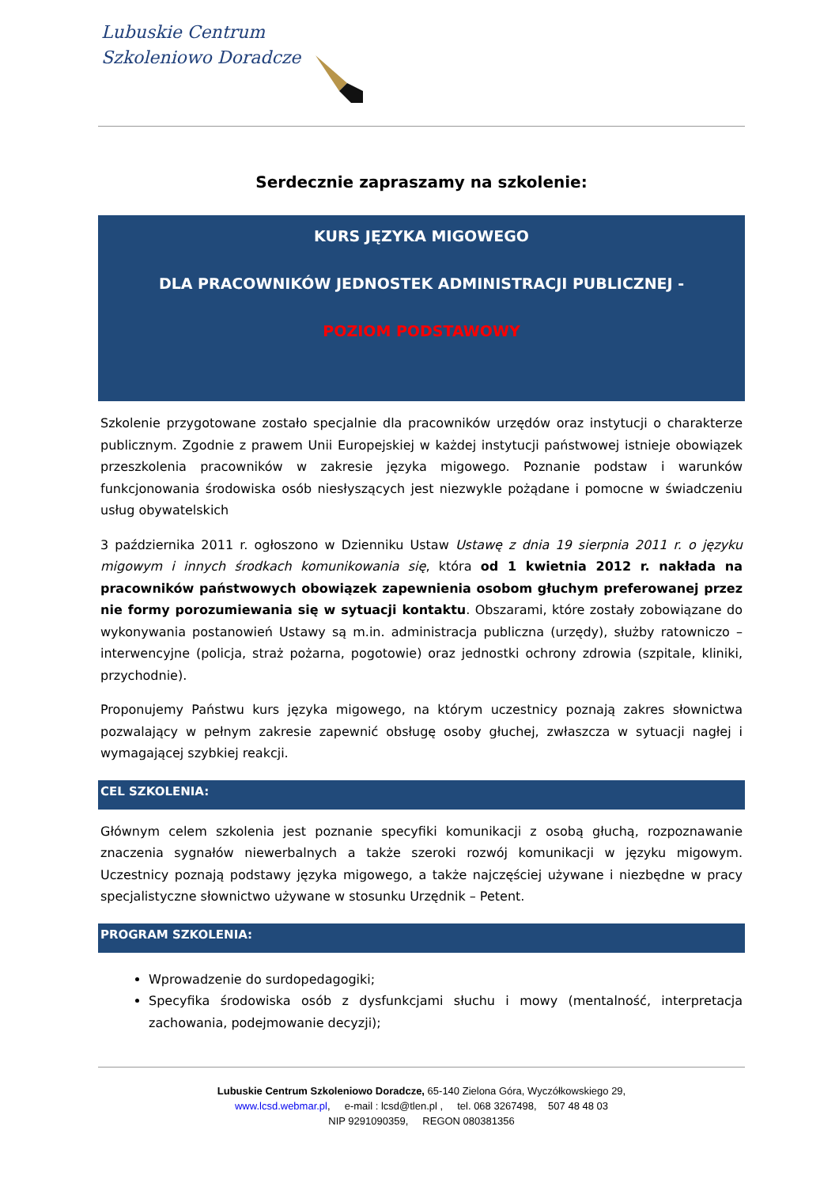Lubuskie Centrum
Szkoleniowo Doradcze
Serdecznie zapraszamy na szkolenie:
KURS JĘZYKA MIGOWEGO
DLA PRACOWNIKÓW JEDNOSTEK ADMINISTRACJI PUBLICZNEJ -
POZIOM PODSTAWOWY
Szkolenie przygotowane zostało specjalnie dla pracowników urzędów oraz instytucji o charakterze publicznym. Zgodnie z prawem Unii Europejskiej w każdej instytucji państwowej istnieje obowiązek przeszkolenia pracowników w zakresie języka migowego. Poznanie podstaw i warunków funkcjonowania środowiska osób niesłyszących jest niezwykle pożądane i pomocne w świadczeniu usług obywatelskich
3 października 2011 r. ogłoszono w Dzienniku Ustaw Ustawę z dnia 19 sierpnia 2011 r. o języku migowym i innych środkach komunikowania się, która od 1 kwietnia 2012 r. nakłada na pracowników państwowych obowiązek zapewnienia osobom głuchym preferowanej przez nie formy porozumiewania się w sytuacji kontaktu. Obszarami, które zostały zobowiązane do wykonywania postanowień Ustawy są m.in. administracja publiczna (urzędy), służby ratowniczo – interwencyjne (policja, straż pożarna, pogotowie) oraz jednostki ochrony zdrowia (szpitale, kliniki, przychodnie).
Proponujemy Państwu kurs języka migowego, na którym uczestnicy poznają zakres słownictwa pozwalający w pełnym zakresie zapewnić obsługę osoby głuchej, zwłaszcza w sytuacji nagłej i wymagającej szybkiej reakcji.
CEL SZKOLENIA:
Głównym celem szkolenia jest poznanie specyfiki komunikacji z osobą głuchą, rozpoznawanie znaczenia sygnałów niewerbalnych a także szeroki rozwój komunikacji w języku migowym. Uczestnicy poznają podstawy języka migowego, a także najczęściej używane i niezbędne w pracy specjalistyczne słownictwo używane w stosunku Urzędnik – Petent.
PROGRAM SZKOLENIA:
Wprowadzenie do surdopedagogiki;
Specyfika środowiska osób z dysfunkcjami słuchu i mowy (mentalność, interpretacja zachowania, podejmowanie decyzji);
Lubuskie Centrum Szkoleniowo Doradcze, 65-140 Zielona Góra, Wyczółkowskiego 29,
www.lcsd.webmar.pl, e-mail : lcsd@tlen.pl , tel. 068 3267498, 507 48 48 03
NIP 9291090359, REGON 080381356